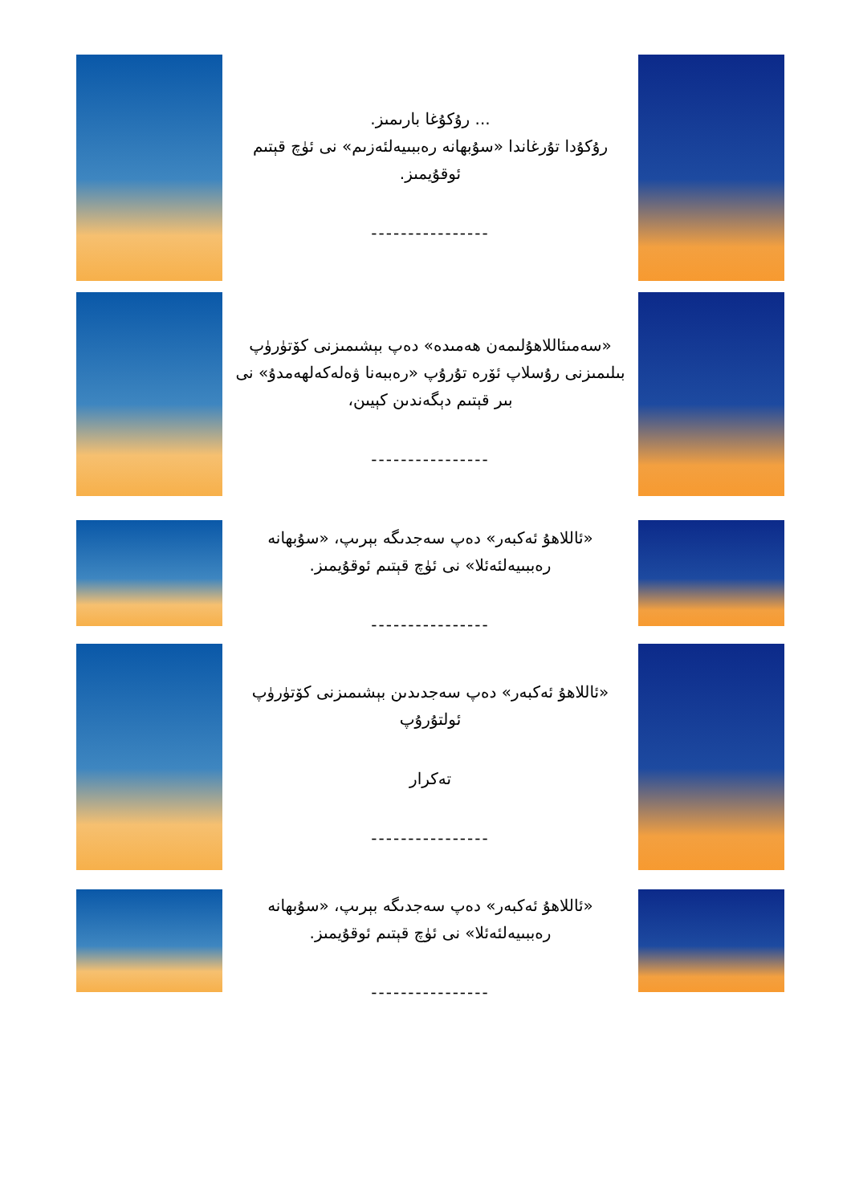... رۇكۇغا بارىمىز.
رۇكۇدا تۇرغاندا «سۇبهانە رەببىيەلئەزىم» نى ئۈچ قېتىم ئوقۇيمىز.
----------------
«سەمىئاللاھۇلىمەن ھەمىدە» دەپ بېشىمىزنى كۆتۈرۈپ بىلىمىزنى رۇسلاپ ئۆرە تۇرۇپ «رەببەنا ۋەلەكەلھەمدۇ» نى بىر قېتىم دېگەندىن كېيىن،
----------------
«ئاللاھۇ ئەكبەر» دەپ سەجدىگە بېرىپ، «سۇبهانە رەببىيەلئەئلا» نى ئۈچ قېتىم ئوقۇيمىز.
----------------
«ئاللاھۇ ئەكبەر» دەپ سەجدىدىن بېشىمىزنى كۆتۈرۈپ ئولتۇرۇپ
تەكرار
----------------
«ئاللاھۇ ئەكبەر» دەپ سەجدىگە بېرىپ، «سۇبهانە رەببىيەلئەئلا» نى ئۈچ قېتىم ئوقۇيمىز.
----------------